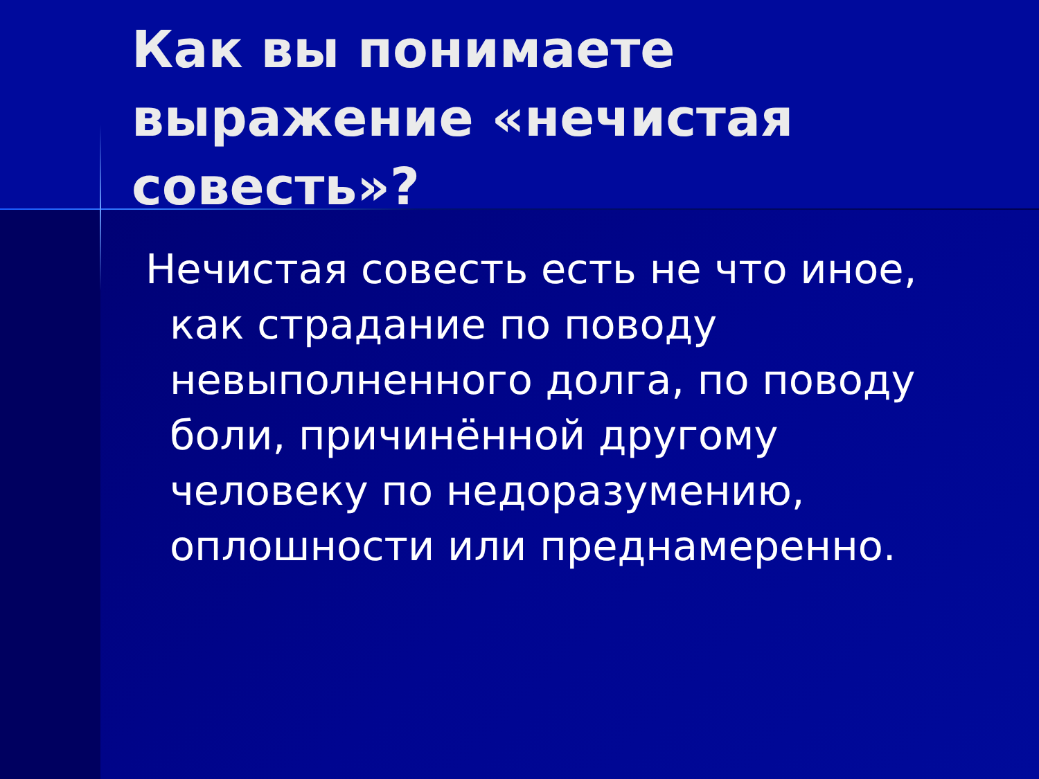Как вы понимаете выражение «нечистая совесть»?
Нечистая совесть есть не что иное, как страдание по поводу невыполненного долга, по поводу боли, причинённой другому человеку по недоразумению, оплошности или преднамеренно.